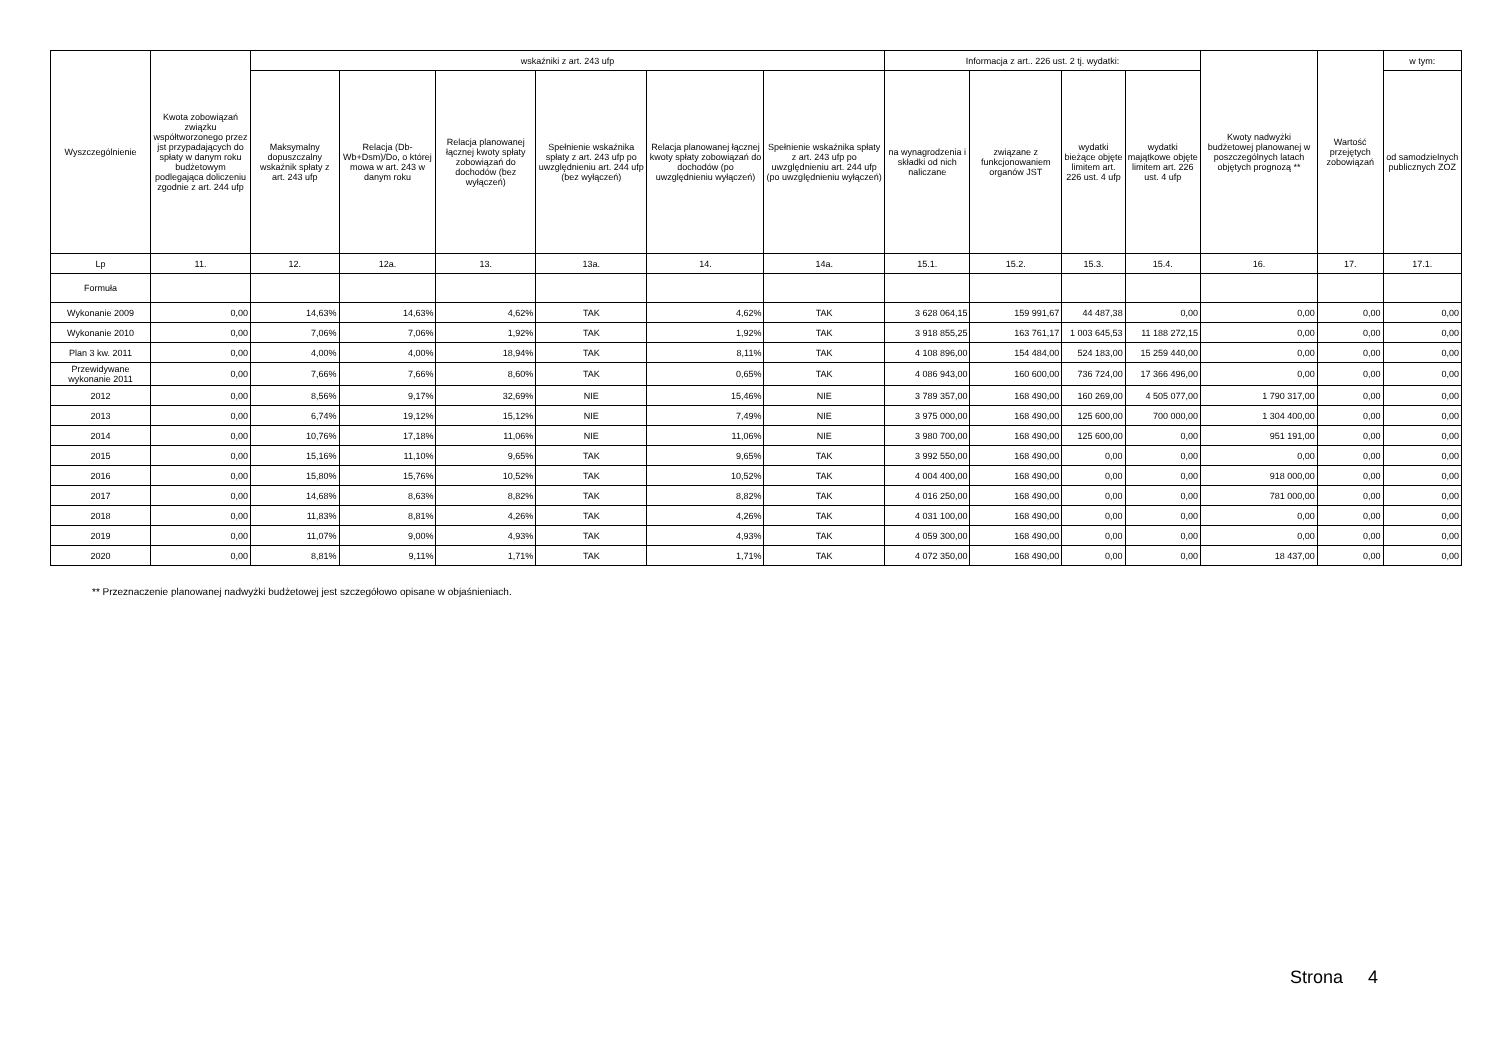| Wyszczególnienie | Kwota zobowiązań związku współtworzonego przez jst przypadających do spłaty w danym roku budżetowym podlegająca doliczeniu zgodnie z art. 244 ufp | wskaźniki z art. 243 ufp | | | | | | Informacja z art.. 226 ust. 2 tj. wydatki: | | | | Kwoty nadwyżki budżetowej planowanej w poszczególnych latach objętych prognozą ** | Wartość przejętych zobowiązań | w tym: |
| --- | --- | --- | --- | --- | --- | --- | --- | --- | --- | --- | --- | --- | --- | --- |
| | | Maksymalny dopuszczalny wskaźnik spłaty z art. 243 ufp | Relacja (Db-Wb+Dsm)/Do, o której mowa w art. 243 w danym roku | Relacja planowanej łącznej kwoty spłaty zobowiązań do dochodów (bez wyłączeń) | Spełnienie wskaźnika spłaty z art. 243 ufp po uwzględnieniu art. 244 ufp (bez wyłączeń) | Relacja planowanej łącznej kwoty spłaty zobowiązań do dochodów (po uwzględnieniu wyłączeń) | Spełnienie wskaźnika spłaty z art. 243 ufp po uwzględnieniu art. 244 ufp (po uwzględnieniu wyłączeń) | na wynagrodzenia i składki od nich naliczane | związane z funkcjonowaniem organów JST | wydatki bieżące objęte limitem art. 226 ust. 4 ufp | wydatki majątkowe objęte limitem art. 226 ust. 4 ufp | | | od samodzielnych publicznych ZOZ |
| Lp | 11. | 12. | 12a. | 13. | 13a. | 14. | 14a. | 15.1. | 15.2. | 15.3. | 15.4. | 16. | 17. | 17.1. |
| Formuła | | | | | | | | | | | | | | |
| Wykonanie 2009 | 0,00 | 14,63% | 14,63% | 4,62% | TAK | 4,62% | TAK | 3 628 064,15 | 159 991,67 | 44 487,38 | 0,00 | 0,00 | 0,00 | 0,00 |
| Wykonanie 2010 | 0,00 | 7,06% | 7,06% | 1,92% | TAK | 1,92% | TAK | 3 918 855,25 | 163 761,17 | 1 003 645,53 | 11 188 272,15 | 0,00 | 0,00 | 0,00 |
| Plan 3 kw. 2011 | 0,00 | 4,00% | 4,00% | 18,94% | TAK | 8,11% | TAK | 4 108 896,00 | 154 484,00 | 524 183,00 | 15 259 440,00 | 0,00 | 0,00 | 0,00 |
| Przewidywane wykonanie 2011 | 0,00 | 7,66% | 7,66% | 8,60% | TAK | 0,65% | TAK | 4 086 943,00 | 160 600,00 | 736 724,00 | 17 366 496,00 | 0,00 | 0,00 | 0,00 |
| 2012 | 0,00 | 8,56% | 9,17% | 32,69% | NIE | 15,46% | NIE | 3 789 357,00 | 168 490,00 | 160 269,00 | 4 505 077,00 | 1 790 317,00 | 0,00 | 0,00 |
| 2013 | 0,00 | 6,74% | 19,12% | 15,12% | NIE | 7,49% | NIE | 3 975 000,00 | 168 490,00 | 125 600,00 | 700 000,00 | 1 304 400,00 | 0,00 | 0,00 |
| 2014 | 0,00 | 10,76% | 17,18% | 11,06% | NIE | 11,06% | NIE | 3 980 700,00 | 168 490,00 | 125 600,00 | 0,00 | 951 191,00 | 0,00 | 0,00 |
| 2015 | 0,00 | 15,16% | 11,10% | 9,65% | TAK | 9,65% | TAK | 3 992 550,00 | 168 490,00 | 0,00 | 0,00 | 0,00 | 0,00 | 0,00 |
| 2016 | 0,00 | 15,80% | 15,76% | 10,52% | TAK | 10,52% | TAK | 4 004 400,00 | 168 490,00 | 0,00 | 0,00 | 918 000,00 | 0,00 | 0,00 |
| 2017 | 0,00 | 14,68% | 8,63% | 8,82% | TAK | 8,82% | TAK | 4 016 250,00 | 168 490,00 | 0,00 | 0,00 | 781 000,00 | 0,00 | 0,00 |
| 2018 | 0,00 | 11,83% | 8,81% | 4,26% | TAK | 4,26% | TAK | 4 031 100,00 | 168 490,00 | 0,00 | 0,00 | 0,00 | 0,00 | 0,00 |
| 2019 | 0,00 | 11,07% | 9,00% | 4,93% | TAK | 4,93% | TAK | 4 059 300,00 | 168 490,00 | 0,00 | 0,00 | 0,00 | 0,00 | 0,00 |
| 2020 | 0,00 | 8,81% | 9,11% | 1,71% | TAK | 1,71% | TAK | 4 072 350,00 | 168 490,00 | 0,00 | 0,00 | 18 437,00 | 0,00 | 0,00 |
** Przeznaczenie planowanej nadwyżki budżetowej jest szczegółowo opisane w objaśnieniach.
Strona 4